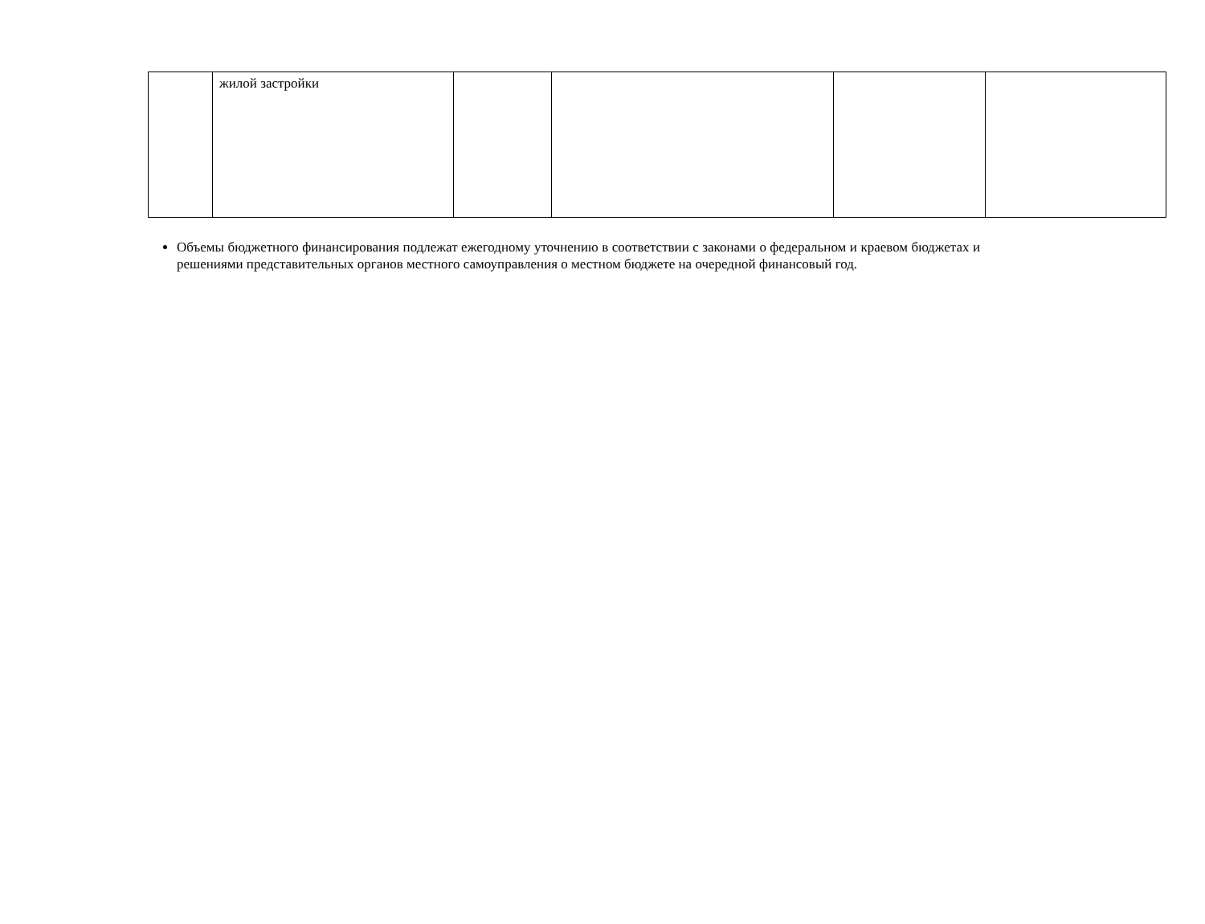| | жилой застройки | | | | |
Объемы бюджетного финансирования подлежат ежегодному уточнению в соответствии с законами о федеральном и краевом бюджетах и решениями представительных органов местного самоуправления о местном бюджете на очередной финансовый год.